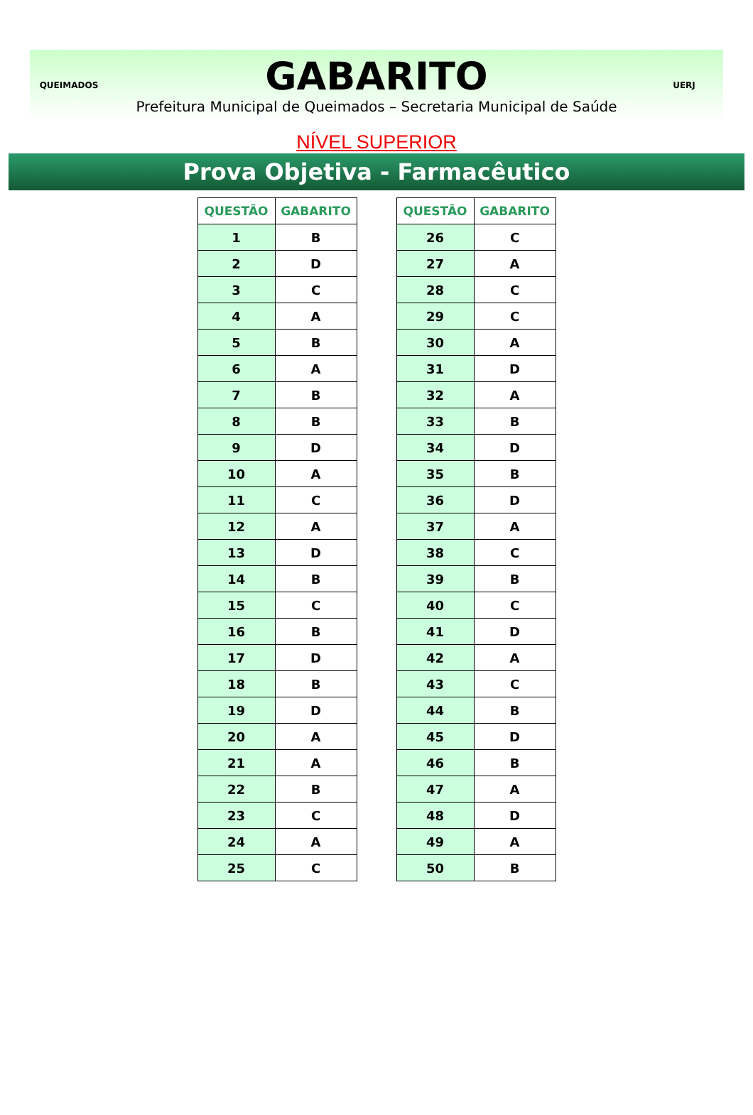QUEIMADOS
GABARITO
Prefeitura Municipal de Queimados – Secretaria Municipal de Saúde
UERJ
NÍVEL SUPERIOR
Prova Objetiva - Farmacêutico
| QUESTÃO | GABARITO |
| --- | --- |
| 1 | B |
| 2 | D |
| 3 | C |
| 4 | A |
| 5 | B |
| 6 | A |
| 7 | B |
| 8 | B |
| 9 | D |
| 10 | A |
| 11 | C |
| 12 | A |
| 13 | D |
| 14 | B |
| 15 | C |
| 16 | B |
| 17 | D |
| 18 | B |
| 19 | D |
| 20 | A |
| 21 | A |
| 22 | B |
| 23 | C |
| 24 | A |
| 25 | C |
| QUESTÃO | GABARITO |
| --- | --- |
| 26 | C |
| 27 | A |
| 28 | C |
| 29 | C |
| 30 | A |
| 31 | D |
| 32 | A |
| 33 | B |
| 34 | D |
| 35 | B |
| 36 | D |
| 37 | A |
| 38 | C |
| 39 | B |
| 40 | C |
| 41 | D |
| 42 | A |
| 43 | C |
| 44 | B |
| 45 | D |
| 46 | B |
| 47 | A |
| 48 | D |
| 49 | A |
| 50 | B |